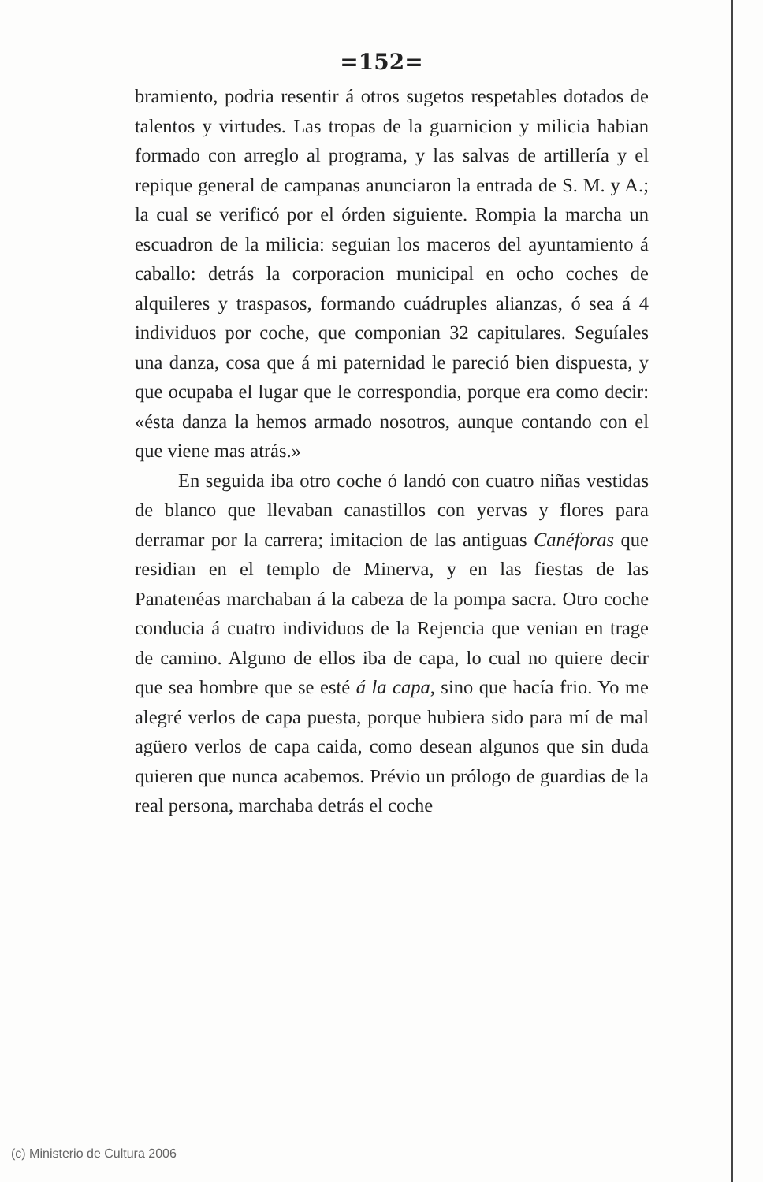=152=
bramiento, podria resentir á otros sugetos respetables dotados de talentos y virtudes. Las tropas de la guarnicion y milicia habian formado con arreglo al programa, y las salvas de artillería y el repique general de campanas anunciaron la entrada de S. M. y A.; la cual se verificó por el órden siguiente. Rompia la marcha un escuadron de la milicia: seguian los maceros del ayuntamiento á caballo: detrás la corporacion municipal en ocho coches de alquileres y traspasos, formando cuádruples alianzas, ó sea á 4 individuos por coche, que componian 32 capitulares. Seguíales una danza, cosa que á mi paternidad le pareció bien dispuesta, y que ocupaba el lugar que le correspondia, porque era como decir: «ésta danza la hemos armado nosotros, aunque contando con el que viene mas atrás.»
En seguida iba otro coche ó landó con cuatro niñas vestidas de blanco que llevaban canastillos con yervas y flores para derramar por la carrera; imitacion de las antiguas Canéforas que residian en el templo de Minerva, y en las fiestas de las Panatenéas marchaban á la cabeza de la pompa sacra. Otro coche conducia á cuatro individuos de la Rejencia que venian en trage de camino. Alguno de ellos iba de capa, lo cual no quiere decir que sea hombre que se esté á la capa, sino que hacía frio. Yo me alegré verlos de capa puesta, porque hubiera sido para mí de mal agüero verlos de capa caida, como desean algunos que sin duda quieren que nunca acabemos. Prévio un prólogo de guardias de la real persona, marchaba detrás el coche
(c) Ministerio de Cultura 2006